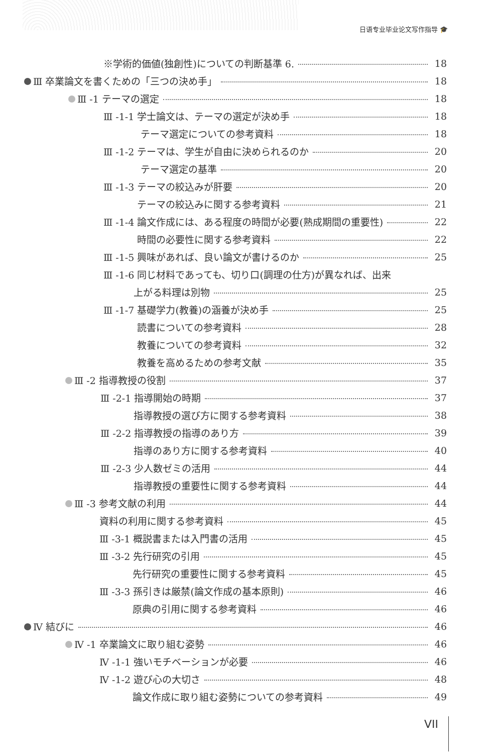日语专业毕业论文写作指导 🎓
※学術的価値(独創性)についての判断基準 6. 18
Ⅲ 卒業論文を書くための「三つの決め手」 18
Ⅲ -1 テーマの選定 18
Ⅲ -1-1 学士論文は、テーマの選定が決め手 18
テーマ選定についての参考資料 18
Ⅲ -1-2 テーマは、学生が自由に決められるのか 20
テーマ選定の基準 20
Ⅲ -1-3 テーマの絞込みが肝要 20
テーマの絞込みに関する参考資料 21
Ⅲ -1-4 論文作成には、ある程度の時間が必要(熟成期間の重要性) 22
時間の必要性に関する参考資料 22
Ⅲ -1-5 興味があれば、良い論文が書けるのか 25
Ⅲ -1-6 同じ材料であっても、切り口(調理の仕方)が異なれば、出来
上がる料理は別物 25
Ⅲ -1-7 基礎学力(教養)の涵養が決め手 25
読書についての参考資料 28
教養についての参考資料 32
教養を高めるための参考文献 35
Ⅲ -2 指導教授の役割 37
Ⅲ -2-1 指導開始の時期 37
指導教授の選び方に関する参考資料 38
Ⅲ -2-2 指導教授の指導のあり方 39
指導のあり方に関する参考資料 40
Ⅲ -2-3 少人数ゼミの活用 44
指導教授の重要性に関する参考資料 44
Ⅲ -3 参考文献の利用 44
資料の利用に関する参考資料 45
Ⅲ -3-1 概説書または入門書の活用 45
Ⅲ -3-2 先行研究の引用 45
先行研究の重要性に関する参考資料 45
Ⅲ -3-3 孫引きは厳禁(論文作成の基本原則) 46
原典の引用に関する参考資料 46
Ⅳ 結びに 46
Ⅳ -1 卒業論文に取り組む姿勢 46
Ⅳ -1-1 強いモチベーションが必要 46
Ⅳ -1-2 遊び心の大切さ 48
論文作成に取り組む姿勢についての参考資料 49
VII